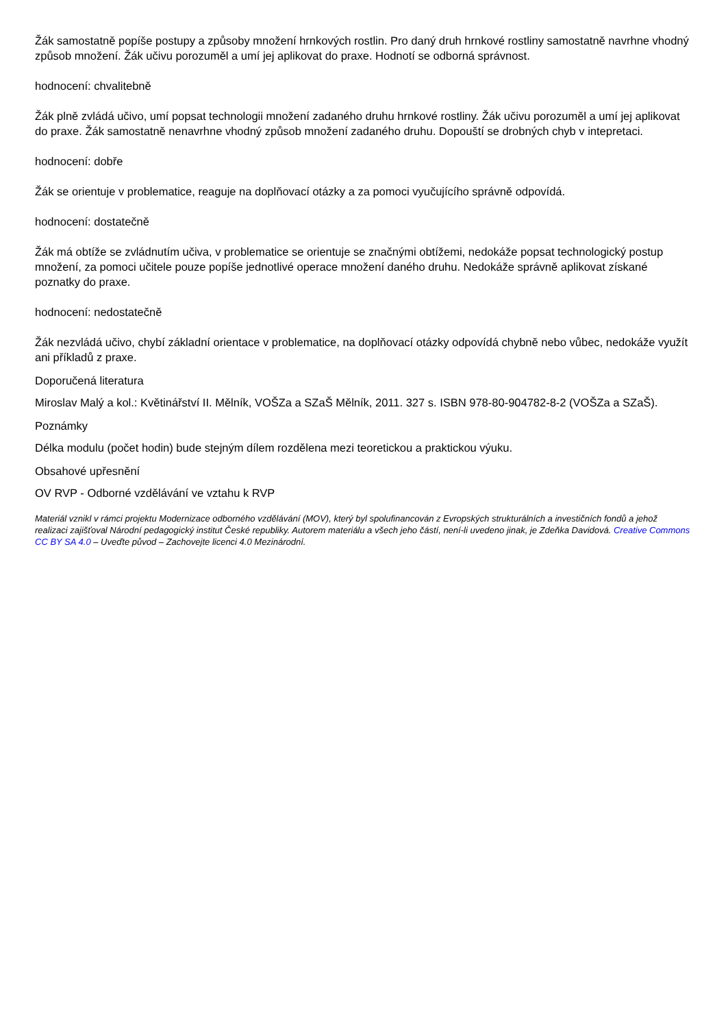Žák samostatně popíše postupy a způsoby množení hrnkových rostlin. Pro daný druh hrnkové rostliny samostatně navrhne vhodný způsob množení. Žák učivu porozuměl a umí jej aplikovat do praxe. Hodnotí se odborná správnost.
hodnocení: chvalitebně
Žák plně zvládá učivo, umí popsat technologii množení zadaného druhu hrnkové rostliny. Žák učivu porozuměl a umí jej aplikovat do praxe. Žák samostatně nenavrhne vhodný způsob množení zadaného druhu. Dopouští se drobných chyb v intepretaci.
hodnocení: dobře
Žák se orientuje v problematice, reaguje na doplňovací otázky a za pomoci vyučujícího správně odpovídá.
hodnocení: dostatečně
Žák má obtíže se zvládnutím učiva, v problematice se orientuje se značnými obtížemi, nedokáže popsat technologický postup množení, za pomoci učitele pouze popíše jednotlivé operace množení daného druhu. Nedokáže správně aplikovat získané poznatky do praxe.
hodnocení: nedostatečně
Žák nezvládá učivo, chybí základní orientace v problematice, na doplňovací otázky odpovídá chybně nebo vůbec, nedokáže využít ani příkladů z praxe.
Doporučená literatura
Miroslav Malý a kol.: Květinářství II. Mělník, VOŠZa a SZaŠ Mělník, 2011. 327 s. ISBN 978-80-904782-8-2 (VOŠZa a SZaŠ).
Poznámky
Délka modulu (počet hodin) bude stejným dílem rozdělena mezi teoretickou a praktickou výuku.
Obsahové upřesnění
OV RVP - Odborné vzdělávání ve vztahu k RVP
Materiál vznikl v rámci projektu Modernizace odborného vzdělávání (MOV), který byl spolufinancován z Evropských strukturálních a investičních fondů a jehož realizaci zajišťoval Národní pedagogický institut České republiky. Autorem materiálu a všech jeho částí, není-li uvedeno jinak, je Zdeňka Davidová. Creative Commons CC BY SA 4.0 – Uveďte původ – Zachovejte licenci 4.0 Mezinárodní.